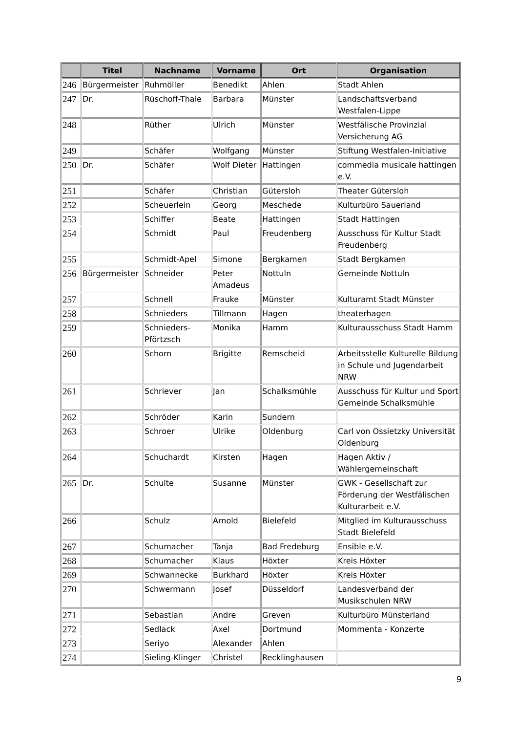| | Titel | Nachname | Vorname | Ort | Organisation |
| --- | --- | --- | --- | --- | --- |
| 246 | Bürgermeister | Ruhmöller | Benedikt | Ahlen | Stadt Ahlen |
| 247 | Dr. | Rüschoff-Thale | Barbara | Münster | Landschaftsverband Westfalen-Lippe |
| 248 | | Rüther | Ulrich | Münster | Westfälische Provinzial Versicherung AG |
| 249 | | Schäfer | Wolfgang | Münster | Stiftung Westfalen-Initiative |
| 250 | Dr. | Schäfer | Wolf Dieter | Hattingen | commedia musicale hattingen e.V. |
| 251 | | Schäfer | Christian | Gütersloh | Theater Gütersloh |
| 252 | | Scheuerlein | Georg | Meschede | Kulturbüro Sauerland |
| 253 | | Schiffer | Beate | Hattingen | Stadt Hattingen |
| 254 | | Schmidt | Paul | Freudenberg | Ausschuss für Kultur Stadt Freudenberg |
| 255 | | Schmidt-Apel | Simone | Bergkamen | Stadt Bergkamen |
| 256 | Bürgermeister | Schneider | Peter Amadeus | Nottuln | Gemeinde Nottuln |
| 257 | | Schnell | Frauke | Münster | Kulturamt Stadt Münster |
| 258 | | Schnieders | Tillmann | Hagen | theaterhagen |
| 259 | | Schnieders-Pförtzsch | Monika | Hamm | Kulturausschuss Stadt Hamm |
| 260 | | Schorn | Brigitte | Remscheid | Arbeitsstelle Kulturelle Bildung in Schule und Jugendarbeit NRW |
| 261 | | Schriever | Jan | Schalksmühle | Ausschuss für Kultur und Sport Gemeinde Schalksmühle |
| 262 | | Schröder | Karin | Sundern | |
| 263 | | Schroer | Ulrike | Oldenburg | Carl von Ossietzky Universität Oldenburg |
| 264 | | Schuchardt | Kirsten | Hagen | Hagen Aktiv / Wählergemeinschaft |
| 265 | Dr. | Schulte | Susanne | Münster | GWK - Gesellschaft zur Förderung der Westfälischen Kulturarbeit e.V. |
| 266 | | Schulz | Arnold | Bielefeld | Mitglied im Kulturausschuss Stadt Bielefeld |
| 267 | | Schumacher | Tanja | Bad Fredeburg | Ensible e.V. |
| 268 | | Schumacher | Klaus | Höxter | Kreis Höxter |
| 269 | | Schwannecke | Burkhard | Höxter | Kreis Höxter |
| 270 | | Schwermann | Josef | Düsseldorf | Landesverband der Musikschulen NRW |
| 271 | | Sebastian | Andre | Greven | Kulturbüro Münsterland |
| 272 | | Sedlack | Axel | Dortmund | Mommenta - Konzerte |
| 273 | | Seriyo | Alexander | Ahlen | |
| 274 | | Sieling-Klinger | Christel | Recklinghausen | |
9